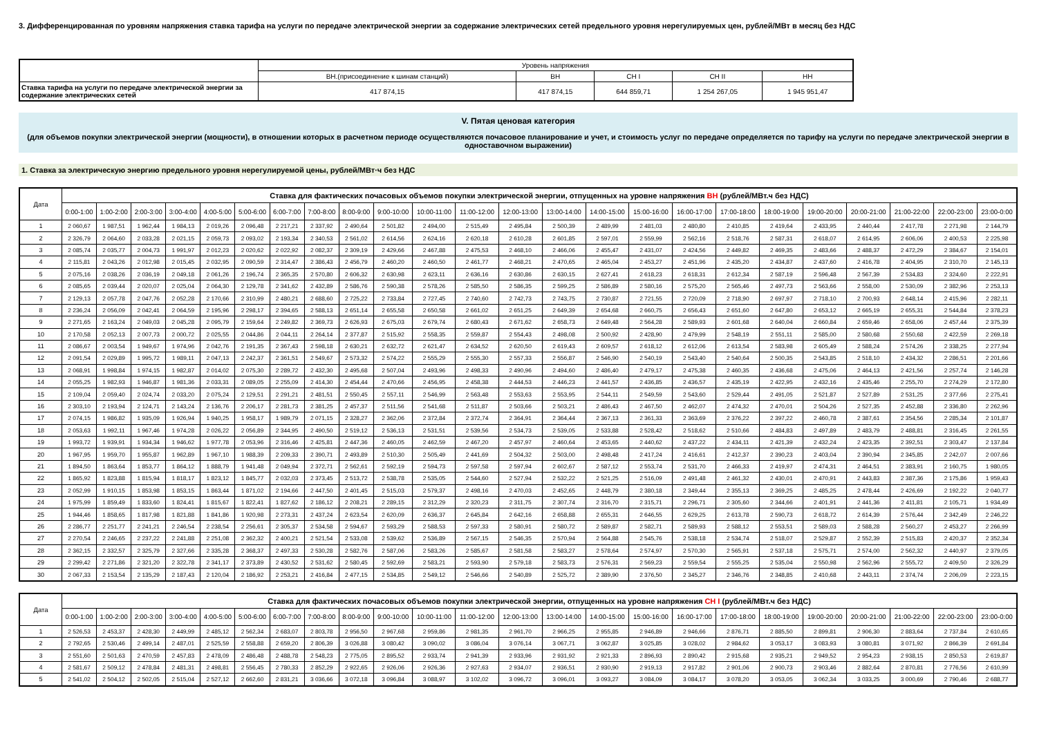3. Дифференцированная по уровням напряжения ставка тарифа на услуги по передаче электрической энергии за содержание электрических сетей предельного уровня нерегулируемых цен, рублей/МВт в месяц без НДС
| | Уровень напряжения | | | | |
| | ВН.(присоединение к шинам станций) | ВН | СН I | СН II | НН |
| Ставка тарифа на услуги по передаче электрической энергии за содержание электрических сетей | 417 874,15 | 417 874,15 | 644 859,71 | 1 254 267,05 | 1 945 951,47 |
V. Пятая ценовая категория
(для объемов покупки электрической энергии (мощности), в отношении которых в расчетном периоде осуществляются почасовое планирование и учет, и стоимость услуг по передаче определяется по тарифу на услуги по передаче электрической энергии в одноставочном выражении)
1. Ставка за электрическую энергию предельного уровня нерегулируемой цены, рублей/МВт·ч без НДС
| Дата | Ставка для фактических почасовых объемов покупки электрической энергии, отпущенных на уровне напряжения ВН (рублей/МВт.ч без НДС) | | | | | | | | | | | | | | | | | | | | | | | |
| --- | --- | --- | --- | --- | --- | --- | --- | --- | --- | --- | --- | --- | --- | --- | --- | --- | --- | --- | --- | --- | --- | --- | --- | --- |
| | 0:00-1:00 | 1:00-2:00 | 2:00-3:00 | 3:00-4:00 | 4:00-5:00 | 5:00-6:00 | 6:00-7:00 | 7:00-8:00 | 8:00-9:00 | 9:00-10:00 | 10:00-11:00 | 11:00-12:00 | 12:00-13:00 | 13:00-14:00 | 14:00-15:00 | 15:00-16:00 | 16:00-17:00 | 17:00-18:00 | 18:00-19:00 | 19:00-20:00 | 20:00-21:00 | 21:00-22:00 | 22:00-23:00 | 23:00-0:00 |
| 1 | 2 060,67 | 1 987,51 | 1 962,44 | 1 984,13 | 2 019,26 | 2 096,48 | 2 217,21 | 2 337,92 | 2 490,64 | 2 501,82 | 2 494,00 | 2 515,49 | 2 495,84 | 2 500,39 | 2 489,99 | 2 481,03 | 2 480,80 | 2 410,85 | 2 419,64 | 2 433,95 | 2 440,44 | 2 417,78 | 2 271,98 | 2 144,79 |
| 2 | 2 326,79 | 2 064,60 | 2 033,28 | 2 021,15 | 2 059,73 | 2 093,02 | 2 193,34 | 2 340,53 | 2 561,02 | 2 614,56 | 2 624,16 | 2 620,18 | 2 610,28 | 2 601,85 | 2 597,01 | 2 559,99 | 2 562,16 | 2 518,76 | 2 587,31 | 2 618,07 | 2 614,95 | 2 606,06 | 2 400,53 | 2 225,98 |
| 3 | 2 085,74 | 2 035,77 | 2 004,73 | 1 991,97 | 2 012,23 | 2 020,62 | 2 022,92 | 2 082,37 | 2 309,19 | 2 429,66 | 2 467,88 | 2 475,53 | 2 468,10 | 2 466,06 | 2 455,47 | 2 431,07 | 2 424,56 | 2 449,82 | 2 469,35 | 2 483,66 | 2 488,37 | 2 472,29 | 2 384,67 | 2 154,01 |
| 4 | 2 115,81 | 2 043,26 | 2 012,98 | 2 015,45 | 2 032,95 | 2 090,59 | 2 314,47 | 2 386,43 | 2 456,79 | 2 460,20 | 2 460,50 | 2 461,77 | 2 468,21 | 2 470,65 | 2 465,04 | 2 453,27 | 2 451,96 | 2 435,20 | 2 434,87 | 2 437,60 | 2 416,78 | 2 404,95 | 2 310,70 | 2 145,13 |
| 5 | 2 075,16 | 2 038,26 | 2 036,19 | 2 049,18 | 2 061,26 | 2 196,74 | 2 365,35 | 2 570,80 | 2 606,32 | 2 630,98 | 2 623,11 | 2 636,16 | 2 630,86 | 2 630,15 | 2 627,41 | 2 618,23 | 2 618,31 | 2 612,34 | 2 587,19 | 2 596,48 | 2 567,39 | 2 534,83 | 2 324,60 | 2 222,91 |
| 6 | 2 085,65 | 2 039,44 | 2 020,07 | 2 025,04 | 2 064,30 | 2 129,78 | 2 341,62 | 2 432,89 | 2 586,76 | 2 590,38 | 2 578,26 | 2 585,50 | 2 586,35 | 2 599,25 | 2 586,89 | 2 580,16 | 2 575,20 | 2 565,46 | 2 497,73 | 2 563,66 | 2 558,00 | 2 530,09 | 2 382,96 | 2 253,13 |
| 7 | 2 129,13 | 2 057,78 | 2 047,76 | 2 052,28 | 2 170,66 | 2 310,99 | 2 480,21 | 2 688,60 | 2 725,22 | 2 733,84 | 2 727,45 | 2 740,60 | 2 742,73 | 2 743,75 | 2 730,87 | 2 721,55 | 2 720,09 | 2 718,90 | 2 697,97 | 2 718,10 | 2 700,93 | 2 648,14 | 2 415,96 | 2 282,11 |
| 8 | 2 236,24 | 2 056,09 | 2 042,41 | 2 064,59 | 2 195,96 | 2 298,17 | 2 394,65 | 2 588,13 | 2 651,14 | 2 655,58 | 2 650,58 | 2 661,02 | 2 651,25 | 2 649,39 | 2 654,68 | 2 660,75 | 2 656,43 | 2 651,60 | 2 647,80 | 2 653,12 | 2 665,19 | 2 655,31 | 2 544,84 | 2 378,23 |
| 9 | 2 271,65 | 2 163,24 | 2 049,03 | 2 045,28 | 2 095,79 | 2 159,64 | 2 249,82 | 2 369,73 | 2 626,93 | 2 675,03 | 2 679,74 | 2 680,43 | 2 671,62 | 2 658,73 | 2 649,48 | 2 564,28 | 2 589,93 | 2 601,68 | 2 640,04 | 2 660,84 | 2 659,46 | 2 658,06 | 2 457,44 | 2 375,39 |
| 10 | 2 170,58 | 2 052,13 | 2 007,73 | 2 000,72 | 2 025,55 | 2 044,86 | 2 044,11 | 2 264,14 | 2 377,87 | 2 515,92 | 2 558,35 | 2 559,87 | 2 554,43 | 2 498,08 | 2 500,92 | 2 428,90 | 2 479,99 | 2 548,19 | 2 551,11 | 2 585,00 | 2 580,68 | 2 550,68 | 2 422,59 | 2 269,18 |
| 11 | 2 086,67 | 2 003,54 | 1 949,67 | 1 974,96 | 2 042,76 | 2 191,35 | 2 367,43 | 2 598,18 | 2 630,21 | 2 632,72 | 2 621,47 | 2 634,52 | 2 620,50 | 2 619,43 | 2 609,57 | 2 618,12 | 2 612,06 | 2 613,54 | 2 583,98 | 2 605,49 | 2 588,24 | 2 574,26 | 2 338,25 | 2 277,94 |
| 12 | 2 091,54 | 2 029,89 | 1 995,72 | 1 989,11 | 2 047,13 | 2 242,37 | 2 361,51 | 2 549,67 | 2 573,32 | 2 574,22 | 2 555,29 | 2 555,30 | 2 557,33 | 2 556,87 | 2 546,90 | 2 540,19 | 2 543,40 | 2 540,64 | 2 500,35 | 2 543,85 | 2 518,10 | 2 434,32 | 2 286,51 | 2 201,66 |
| 13 | 2 068,91 | 1 998,84 | 1 974,15 | 1 982,87 | 2 014,02 | 2 075,30 | 2 289,72 | 2 432,30 | 2 495,68 | 2 507,04 | 2 493,96 | 2 498,33 | 2 490,96 | 2 494,60 | 2 486,40 | 2 479,17 | 2 475,38 | 2 460,35 | 2 436,68 | 2 475,06 | 2 464,13 | 2 421,56 | 2 257,74 | 2 146,28 |
| 14 | 2 055,25 | 1 982,93 | 1 946,87 | 1 981,36 | 2 033,31 | 2 089,05 | 2 255,09 | 2 414,30 | 2 454,44 | 2 470,66 | 2 456,95 | 2 458,38 | 2 444,53 | 2 446,23 | 2 441,57 | 2 436,85 | 2 436,57 | 2 435,19 | 2 422,95 | 2 432,16 | 2 435,46 | 2 255,70 | 2 274,29 | 2 172,80 |
| 15 | 2 109,04 | 2 059,40 | 2 024,74 | 2 033,20 | 2 075,24 | 2 129,51 | 2 291,21 | 2 481,51 | 2 550,45 | 2 557,11 | 2 546,99 | 2 563,48 | 2 553,63 | 2 553,95 | 2 544,11 | 2 549,59 | 2 543,60 | 2 529,44 | 2 491,05 | 2 521,87 | 2 527,89 | 2 531,25 | 2 377,66 | 2 275,41 |
| 16 | 2 303,10 | 2 193,94 | 2 124,71 | 2 143,24 | 2 136,76 | 2 206,17 | 2 281,73 | 2 381,25 | 2 457,37 | 2 511,56 | 2 541,68 | 2 511,87 | 2 503,66 | 2 503,21 | 2 486,43 | 2 467,50 | 2 462,07 | 2 474,32 | 2 470,01 | 2 504,26 | 2 527,35 | 2 452,88 | 2 336,80 | 2 262,96 |
| 17 | 2 074,15 | 1 986,82 | 1 935,09 | 1 926,94 | 1 940,25 | 1 958,17 | 1 989,79 | 2 071,15 | 2 328,27 | 2 362,06 | 2 372,84 | 2 372,74 | 2 364,91 | 2 364,44 | 2 367,13 | 2 361,33 | 2 363,69 | 2 376,22 | 2 397,22 | 2 460,78 | 2 387,61 | 2 354,56 | 2 285,34 | 2 101,87 |
| 18 | 2 053,63 | 1 992,11 | 1 967,46 | 1 974,28 | 2 026,22 | 2 056,89 | 2 344,95 | 2 490,50 | 2 519,12 | 2 536,13 | 2 531,51 | 2 539,56 | 2 534,73 | 2 539,05 | 2 533,88 | 2 528,42 | 2 518,62 | 2 510,66 | 2 484,83 | 2 497,89 | 2 483,79 | 2 488,81 | 2 316,45 | 2 261,55 |
| 19 | 1 993,72 | 1 939,91 | 1 934,34 | 1 946,62 | 1 977,78 | 2 053,96 | 2 316,46 | 2 425,81 | 2 447,36 | 2 460,05 | 2 462,59 | 2 467,20 | 2 457,97 | 2 460,64 | 2 453,65 | 2 440,62 | 2 437,22 | 2 434,11 | 2 421,39 | 2 432,24 | 2 423,35 | 2 392,51 | 2 303,47 | 2 137,84 |
| 20 | 1 967,95 | 1 959,70 | 1 955,87 | 1 962,89 | 1 967,10 | 1 988,39 | 2 209,33 | 2 390,71 | 2 493,89 | 2 510,30 | 2 505,49 | 2 441,69 | 2 504,32 | 2 503,00 | 2 498,48 | 2 417,24 | 2 416,61 | 2 412,37 | 2 390,23 | 2 403,04 | 2 390,94 | 2 345,85 | 2 242,07 | 2 007,66 |
| 21 | 1 894,50 | 1 863,64 | 1 853,77 | 1 864,12 | 1 888,79 | 1 941,48 | 2 049,94 | 2 372,71 | 2 562,61 | 2 592,19 | 2 594,73 | 2 597,58 | 2 597,94 | 2 602,67 | 2 587,12 | 2 553,74 | 2 531,70 | 2 466,33 | 2 419,97 | 2 474,31 | 2 464,51 | 2 383,91 | 2 160,75 | 1 980,05 |
| 22 | 1 865,92 | 1 823,88 | 1 815,94 | 1 818,17 | 1 823,12 | 1 845,77 | 2 032,03 | 2 373,45 | 2 513,72 | 2 538,78 | 2 535,05 | 2 544,60 | 2 527,94 | 2 532,22 | 2 521,25 | 2 516,09 | 2 491,48 | 2 461,32 | 2 430,01 | 2 470,91 | 2 443,83 | 2 387,36 | 2 175,86 | 1 959,43 |
| 23 | 2 052,99 | 1 910,15 | 1 853,98 | 1 853,15 | 1 863,44 | 1 871,02 | 2 194,66 | 2 447,50 | 2 401,45 | 2 515,03 | 2 579,37 | 2 498,16 | 2 470,03 | 2 452,65 | 2 448,79 | 2 380,18 | 2 349,44 | 2 355,13 | 2 369,25 | 2 485,25 | 2 478,44 | 2 426,69 | 2 192,22 | 2 040,77 |
| 24 | 1 975,99 | 1 859,49 | 1 833,60 | 1 824,41 | 1 815,67 | 1 822,41 | 1 827,62 | 2 186,12 | 2 208,21 | 2 289,15 | 2 312,29 | 2 320,23 | 2 311,75 | 2 307,74 | 2 316,70 | 2 315,71 | 2 296,71 | 2 305,60 | 2 344,66 | 2 401,91 | 2 441,36 | 2 411,81 | 2 105,71 | 1 934,49 |
| 25 | 1 944,46 | 1 858,65 | 1 817,98 | 1 821,88 | 1 841,86 | 1 920,98 | 2 273,31 | 2 437,24 | 2 623,54 | 2 620,09 | 2 636,37 | 2 645,84 | 2 642,16 | 2 658,88 | 2 655,31 | 2 646,55 | 2 629,25 | 2 613,78 | 2 590,73 | 2 618,72 | 2 614,39 | 2 576,44 | 2 342,49 | 2 246,22 |
| 26 | 2 286,77 | 2 251,77 | 2 241,21 | 2 246,54 | 2 238,54 | 2 256,61 | 2 305,37 | 2 534,58 | 2 594,67 | 2 593,29 | 2 588,53 | 2 597,33 | 2 580,91 | 2 580,72 | 2 589,87 | 2 582,71 | 2 589,93 | 2 588,12 | 2 553,51 | 2 589,03 | 2 588,28 | 2 560,27 | 2 453,27 | 2 266,99 |
| 27 | 2 270,54 | 2 246,65 | 2 237,22 | 2 241,88 | 2 251,08 | 2 362,32 | 2 400,21 | 2 521,54 | 2 533,08 | 2 539,62 | 2 536,89 | 2 567,15 | 2 546,35 | 2 570,94 | 2 564,88 | 2 545,76 | 2 538,18 | 2 534,74 | 2 518,07 | 2 529,87 | 2 552,39 | 2 515,83 | 2 420,37 | 2 352,34 |
| 28 | 2 362,15 | 2 332,57 | 2 325,79 | 2 327,66 | 2 335,28 | 2 368,37 | 2 497,33 | 2 530,28 | 2 582,76 | 2 587,06 | 2 583,26 | 2 585,67 | 2 581,58 | 2 583,27 | 2 578,64 | 2 574,97 | 2 570,30 | 2 565,91 | 2 537,18 | 2 575,71 | 2 574,00 | 2 562,32 | 2 440,97 | 2 379,05 |
| 29 | 2 299,42 | 2 271,86 | 2 321,20 | 2 322,78 | 2 341,17 | 2 373,89 | 2 430,52 | 2 531,62 | 2 580,45 | 2 592,69 | 2 583,21 | 2 593,90 | 2 579,18 | 2 583,73 | 2 576,31 | 2 569,23 | 2 559,54 | 2 555,25 | 2 535,04 | 2 550,98 | 2 562,96 | 2 555,72 | 2 409,50 | 2 326,29 |
| 30 | 2 067,33 | 2 153,54 | 2 135,29 | 2 187,43 | 2 120,04 | 2 186,92 | 2 253,21 | 2 416,84 | 2 477,15 | 2 534,85 | 2 549,12 | 2 546,66 | 2 540,89 | 2 525,72 | 2 389,90 | 2 376,50 | 2 345,27 | 2 346,76 | 2 348,85 | 2 410,68 | 2 443,11 | 2 374,74 | 2 206,09 | 2 223,15 |
| Дата | Ставка для фактических почасовых объемов покупки электрической энергии, отпущенных на уровне напряжения СН I (рублей/МВт.ч без НДС) | | | | | | | | | | | | | | | | | | | | | | | |
| --- | --- | --- | --- | --- | --- | --- | --- | --- | --- | --- | --- | --- | --- | --- | --- | --- | --- | --- | --- | --- | --- | --- | --- | --- |
| | 0:00-1:00 | 1:00-2:00 | 2:00-3:00 | 3:00-4:00 | 4:00-5:00 | 5:00-6:00 | 6:00-7:00 | 7:00-8:00 | 8:00-9:00 | 9:00-10:00 | 10:00-11:00 | 11:00-12:00 | 12:00-13:00 | 13:00-14:00 | 14:00-15:00 | 15:00-16:00 | 16:00-17:00 | 17:00-18:00 | 18:00-19:00 | 19:00-20:00 | 20:00-21:00 | 21:00-22:00 | 22:00-23:00 | 23:00-0:00 |
| 1 | 2 526,53 | 2 453,37 | 2 428,30 | 2 449,99 | 2 485,12 | 2 562,34 | 2 683,07 | 2 803,78 | 2 956,50 | 2 967,68 | 2 959,86 | 2 981,35 | 2 961,70 | 2 966,25 | 2 955,85 | 2 946,89 | 2 946,66 | 2 876,71 | 2 885,50 | 2 899,81 | 2 906,30 | 2 883,64 | 2 737,84 | 2 610,65 |
| 2 | 2 792,65 | 2 530,46 | 2 499,14 | 2 487,01 | 2 525,59 | 2 558,88 | 2 659,20 | 2 806,39 | 3 026,88 | 3 080,42 | 3 090,02 | 3 086,04 | 3 076,14 | 3 067,71 | 3 062,87 | 3 025,85 | 3 028,02 | 2 984,62 | 3 053,17 | 3 083,93 | 3 080,81 | 3 071,92 | 2 866,39 | 2 691,84 |
| 3 | 2 551,60 | 2 501,63 | 2 470,59 | 2 457,83 | 2 478,09 | 2 486,48 | 2 488,78 | 2 548,23 | 2 775,05 | 2 895,52 | 2 933,74 | 2 941,39 | 2 933,96 | 2 931,92 | 2 921,33 | 2 896,93 | 2 890,42 | 2 915,68 | 2 935,21 | 2 949,52 | 2 954,23 | 2 938,15 | 2 850,53 | 2 619,87 |
| 4 | 2 581,67 | 2 509,12 | 2 478,84 | 2 481,31 | 2 498,81 | 2 556,45 | 2 780,33 | 2 852,29 | 2 922,65 | 2 926,06 | 2 926,36 | 2 927,63 | 2 934,07 | 2 936,51 | 2 930,90 | 2 919,13 | 2 917,82 | 2 901,06 | 2 900,73 | 2 903,46 | 2 882,64 | 2 870,81 | 2 776,56 | 2 610,99 |
| 5 | 2 541,02 | 2 504,12 | 2 502,05 | 2 515,04 | 2 527,12 | 2 662,60 | 2 831,21 | 3 036,66 | 3 072,18 | 3 096,84 | 3 088,97 | 3 102,02 | 3 096,72 | 3 096,01 | 3 093,27 | 3 084,09 | 3 084,17 | 3 078,20 | 3 053,05 | 3 062,34 | 3 033,25 | 3 000,69 | 2 790,46 | 2 688,77 |